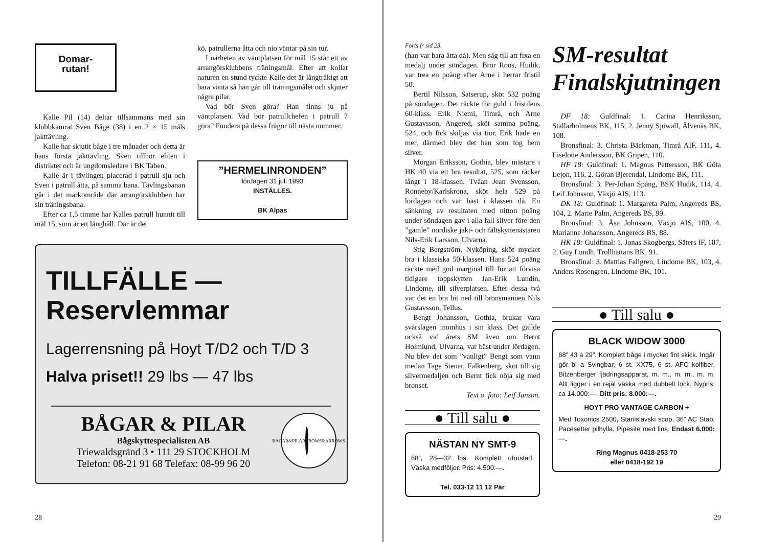Domar-
rutan!
Kalle Pil (14) deltar tillsammans med sin klubbkamrat Sven Båge (38) i en 2 × 15 måls jakttävling.
Kalle har skjutit båge i tre månader och detta är hans första jakttävling. Sven tillhör eliten i distriktet och är ungdomsledare i BK Taben.
Kalle är i tävlingen placerad i patrull sju och Sven i patrull åtta, på samma bana. Tävlingsbanan går i det markområde där arrangörsklubben har sin träningsbana.
Efter ca 1,5 timme har Kalles patrull hunnit till mål 15, som är ett långhåll. Där är det
kö, patrullerna åtta och nio väntar på sin tur.
I närheten av väntplatsen för mål 15 står ett av arrangörsklubbens träningsmål. Efter att kollat naturen en stund tyckte Kalle det är långtråkigt att bara vänta så han går till träningsmålet och skjuter några pilar.
Vad bör Sven göra? Han finns ju på väntplatsen. Vad bör patrullchefen i patrull 7 göra? Fundera på dessa frågor till nästa nummer.
”HERMELINRONDEN”
lördagen 31 juli 1993
INSTÄLLES.
BK Alpas
TILLFÄLLE —
Reservlemmar
Lagerrensning på Hoyt T/D2 och T/D 3
Halva priset!! 29 lbs — 47 lbs
BÅGAR & PILAR
Bågskyttespecialisten AB
Triewaldsgränd 3 • 111 29 STOCKHOLM
Telefon: 08-21 91 68 Telefax: 08-99 96 20
BÅGAR&PILAR
BOWS&ARROWS
28
Forts fr sid 23.
(han var bara åtta då). Men såg till att fixa en medalj under söndagen. Bror Roos, Hudik, var trea en poäng efter Arne i herrar fristil 50.
Bertil Nilsson, Satserup, sköt 532 poäng på söndagen. Det räckte för guld i fristilens 60-klass. Erik Niemi, Timrå, och Arne Gustavsson, Angered, sköt samma poäng, 524, och fick skiljas via tior. Erik hade en mer, därmed blev det han som tog hem silver.
Morgan Eriksson, Gothia, blev mästare i HK 40 via ett bra resultat, 525, som räcker långt i 18-klassen. Tvåan Jean Svensson, Ronneby/Karlskrona, sköt hela 529 på lördagen och var bäst i klassen då. En sänkning av resultaten med nitton poäng under söndagen gav i alla fall silver före den ”gamle” nordiske jakt- och fältskyttenästaren Nils-Erik Larsson, Ulvarna.
Stig Bergström, Nyköping, sköt mycket bra i klassiska 50-klassen. Hans 524 poäng räckte med god marginal till för att förvisa tidigare toppskytten Jan-Erik Lundin, Lindome, till silverplatsen. Efter dessa två var det en bra bit ned till bronsmannen Nils Gustavsson, Tellus.
Bengt Johansson, Gothia, brukar vara svårslagen inomhus i sin klass. Det gällde också vid årets SM även om Bernt Holmlund, Ulvarna, var bäst under lördagen. Nu blev det som ”vanligt” Bengt som vann medan Tage Stenar, Falkenberg, sköt till sig silvermedaljen och Bernt fick nöja sig med bronset.
Text o. foto: Leif Janson.
● Till salu ●
NÄSTAN NY SMT-9
68”, 28—32 lbs. Komplett utrustad. Väska medföljer. Pris: 4.500:—.
Tel. 033-12 11 12 Pär
SM-resultat Finalskjutningen
DF 18: Guldfinal: 1. Carina Henriksson, Stallarholmens BK, 115, 2. Jenny Sjöwall, Älvenäs BK, 108.
Bronsfinal: 3. Christa Bäckman, Timrå AIF, 111, 4. Liselotte Andersson, BK Gripen, 110.
HF 18: Guldfinal: 1. Magnus Pettersson, BK Göta Lejon, 116, 2. Göran Bjerendal, Lindome BK, 111.
Bronsfinal: 3. Per-Johan Spång, BSK Hudik, 114, 4. Leif Johnsson, Växjö AIS, 113.
DK 18: Guldfinal: 1. Margareta Palm, Angereds BS, 104, 2. Marie Palm, Angereds BS, 99.
Bronsfinal: 3. Åsa Johnsson, Växjö AIS, 100, 4. Marianne Johansson, Angereds BS, 88.
HK 18: Guldfinal: 1. Jonas Skogbergs, Säters IF, 107, 2. Guy Lundh, Trollhättans BK, 91.
Bronsfinal: 3. Mattias Fallgren, Lindome BK, 103, 4. Anders Rosengren, Lindome BK, 101.
● Till salu ●
BLACK WIDOW 3000
68” 43 a 29”. Komplett båge i mycket fint skick. Ingår gör bl a Svingbar, 6 st. XX75, 6 st. AFC kolfiber, Bitzenberger fjädringsapparat, m. m., m. m., m. m. Allt ligger i en rejäl väska med dubbelt lock. Nypris: ca 14.000:—. Ditt pris: 8.000:—.
HOYT PRO VANTAGE CARBON +
Med Toxonics 2500, Stanislavski scop, 36” AC Stab, Pacesetter pilhylla, Pipesite med lins. Endast 6.000:—.
Ring Magnus 0418-253 70
eller 0418-192 19
29